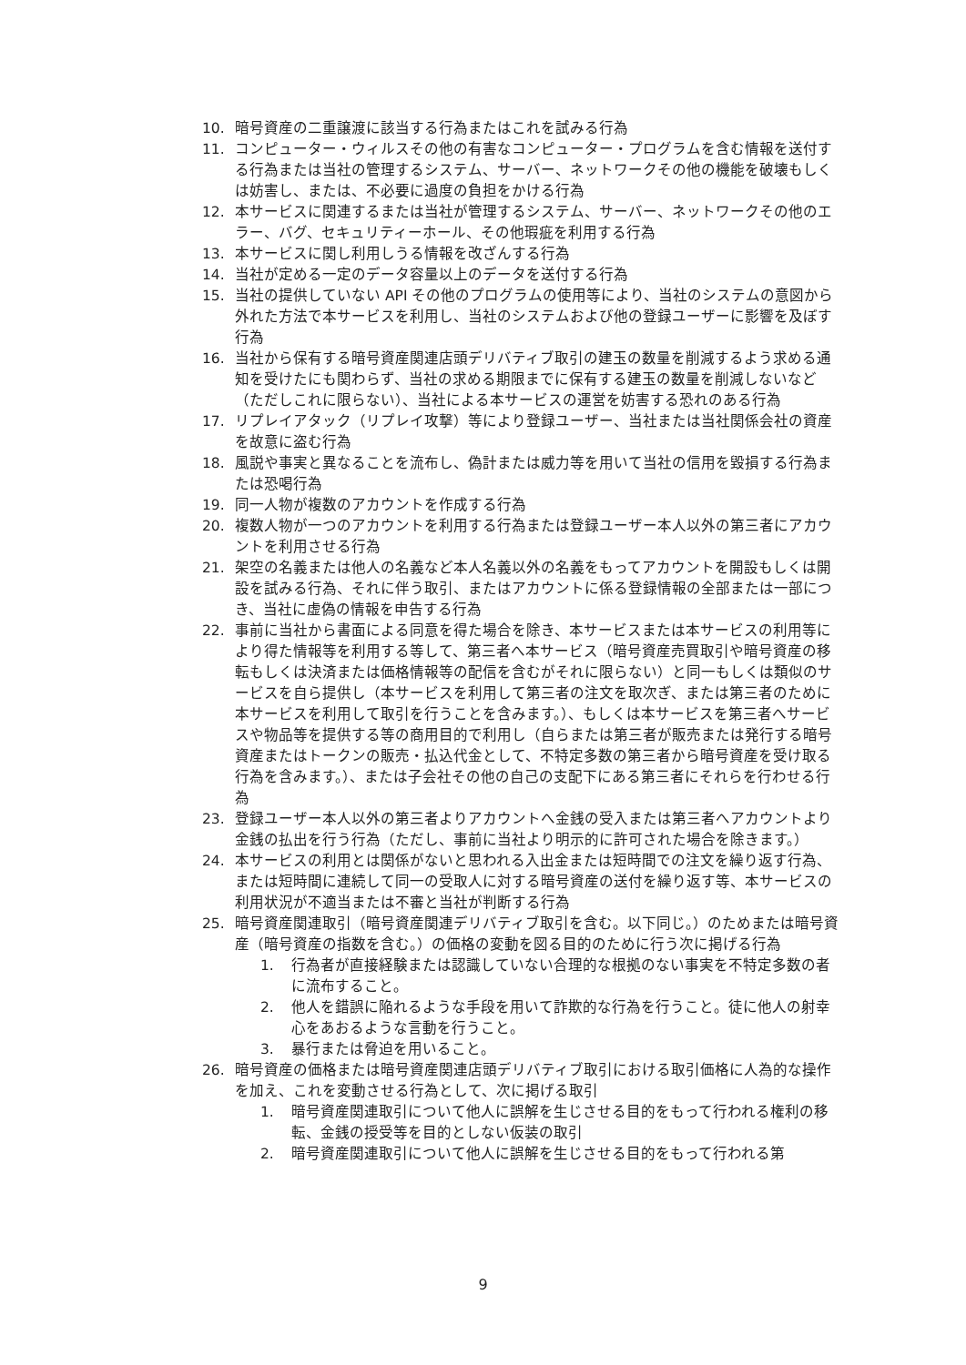10. 暗号資産の二重譲渡に該当する行為またはこれを試みる行為
11. コンピューター・ウィルスその他の有害なコンピューター・プログラムを含む情報を送付する行為または当社の管理するシステム、サーバー、ネットワークその他の機能を破壊もしくは妨害し、または、不必要に過度の負担をかける行為
12. 本サービスに関連するまたは当社が管理するシステム、サーバー、ネットワークその他のエラー、バグ、セキュリティーホール、その他瑕疵を利用する行為
13. 本サービスに関し利用しうる情報を改ざんする行為
14. 当社が定める一定のデータ容量以上のデータを送付する行為
15. 当社の提供していない API その他のプログラムの使用等により、当社のシステムの意図から外れた方法で本サービスを利用し、当社のシステムおよび他の登録ユーザーに影響を及ぼす行為
16. 当社から保有する暗号資産関連店頭デリバティブ取引の建玉の数量を削減するよう求める通知を受けたにも関わらず、当社の求める期限までに保有する建玉の数量を削減しないなど（ただしこれに限らない）、当社による本サービスの運営を妨害する恐れのある行為
17. リプレイアタック（リプレイ攻撃）等により登録ユーザー、当社または当社関係会社の資産を故意に盗む行為
18. 風説や事実と異なることを流布し、偽計または威力等を用いて当社の信用を毀損する行為または恐喝行為
19. 同一人物が複数のアカウントを作成する行為
20. 複数人物が一つのアカウントを利用する行為または登録ユーザー本人以外の第三者にアカウントを利用させる行為
21. 架空の名義または他人の名義など本人名義以外の名義をもってアカウントを開設もしくは開設を試みる行為、それに伴う取引、またはアカウントに係る登録情報の全部または一部につき、当社に虚偽の情報を申告する行為
22. 事前に当社から書面による同意を得た場合を除き、本サービスまたは本サービスの利用等により得た情報等を利用する等して、第三者へ本サービス（暗号資産売買取引や暗号資産の移転もしくは決済または価格情報等の配信を含むがそれに限らない）と同一もしくは類似のサービスを自ら提供し（本サービスを利用して第三者の注文を取次ぎ、または第三者のために本サービスを利用して取引を行うことを含みます。）、もしくは本サービスを第三者へサービスや物品等を提供する等の商用目的で利用し（自らまたは第三者が販売または発行する暗号資産またはトークンの販売・払込代金として、不特定多数の第三者から暗号資産を受け取る行為を含みます。）、または子会社その他の自己の支配下にある第三者にそれらを行わせる行為
23. 登録ユーザー本人以外の第三者よりアカウントへ金銭の受入または第三者へアカウントより金銭の払出を行う行為（ただし、事前に当社より明示的に許可された場合を除きます。）
24. 本サービスの利用とは関係がないと思われる入出金または短時間での注文を繰り返す行為、または短時間に連続して同一の受取人に対する暗号資産の送付を繰り返す等、本サービスの利用状況が不適当または不審と当社が判断する行為
25. 暗号資産関連取引（暗号資産関連デリバティブ取引を含む。以下同じ。）のためまたは暗号資産（暗号資産の指数を含む。）の価格の変動を図る目的のために行う次に掲げる行為
1. 行為者が直接経験または認識していない合理的な根拠のない事実を不特定多数の者に流布すること。
2. 他人を錯誤に陥れるような手段を用いて詐欺的な行為を行うこと。徒に他人の射幸心をあおるような言動を行うこと。
3. 暴行または脅迫を用いること。
26. 暗号資産の価格または暗号資産関連店頭デリバティブ取引における取引価格に人為的な操作を加え、これを変動させる行為として、次に掲げる取引
1. 暗号資産関連取引について他人に誤解を生じさせる目的をもって行われる権利の移転、金銭の授受等を目的としない仮装の取引
2. 暗号資産関連取引について他人に誤解を生じさせる目的をもって行われる第
9